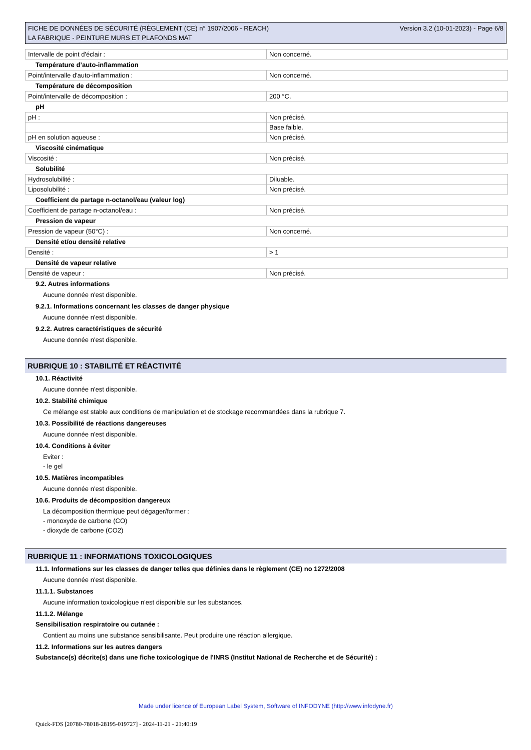FICHE DE DONNÉES DE SÉCURITÉ (RÈGLEMENT (CE) n° 1907/2006 - REACH)
LA FABRIQUE - PEINTURE MURS ET PLAFONDS MAT
Version 3.2 (10-01-2023) - Page 6/8
| Intervalle de point d'éclair : | Non concerné. |
Température d’auto-inflammation
| Point/intervalle d'auto-inflammation : | Non concerné. |
Température de décomposition
| Point/intervalle de décomposition : | 200 °C. |
pH
| pH : | Non précisé. |
| | Base faible. |
| pH en solution aqueuse : | Non précisé. |
Viscosité cinématique
| Viscosité : | Non précisé. |
Solubilité
| Hydrosolubilité : | Diluable. |
| Liposolubilité : | Non précisé. |
Coefficient de partage n-octanol/eau (valeur log)
| Coefficient de partage n-octanol/eau : | Non précisé. |
Pression de vapeur
| Pression de vapeur (50°C) : | Non concerné. |
Densité et/ou densité relative
| Densité : | > 1 |
Densité de vapeur relative
| Densité de vapeur : | Non précisé. |
9.2. Autres informations
Aucune donnée n'est disponible.
9.2.1. Informations concernant les classes de danger physique
Aucune donnée n'est disponible.
9.2.2. Autres caractéristiques de sécurité
Aucune donnée n'est disponible.
RUBRIQUE 10 : STABILITÉ ET RÉACTIVITÉ
10.1. Réactivité
Aucune donnée n'est disponible.
10.2. Stabilité chimique
Ce mélange est stable aux conditions de manipulation et de stockage recommandées dans la rubrique 7.
10.3. Possibilité de réactions dangereuses
Aucune donnée n'est disponible.
10.4. Conditions à éviter
Eviter :
- le gel
10.5. Matières incompatibles
Aucune donnée n'est disponible.
10.6. Produits de décomposition dangereux
La décomposition thermique peut dégager/former :
- monoxyde de carbone (CO)
- dioxyde de carbone (CO2)
RUBRIQUE 11 : INFORMATIONS TOXICOLOGIQUES
11.1. Informations sur les classes de danger telles que définies dans le règlement (CE) no 1272/2008
Aucune donnée n'est disponible.
11.1.1. Substances
Aucune information toxicologique n'est disponible sur les substances.
11.1.2. Mélange
Sensibilisation respiratoire ou cutanée :
Contient au moins une substance sensibilisante. Peut produire une réaction allergique.
11.2. Informations sur les autres dangers
Substance(s) décrite(s) dans une fiche toxicologique de l'INRS (Institut National de Recherche et de Sécurité) :
Made under licence of European Label System, Software of INFODYNE (http://www.infodyne.fr)
Quick-FDS [20780-78018-28195-019727] - 2024-11-21 - 21:40:19